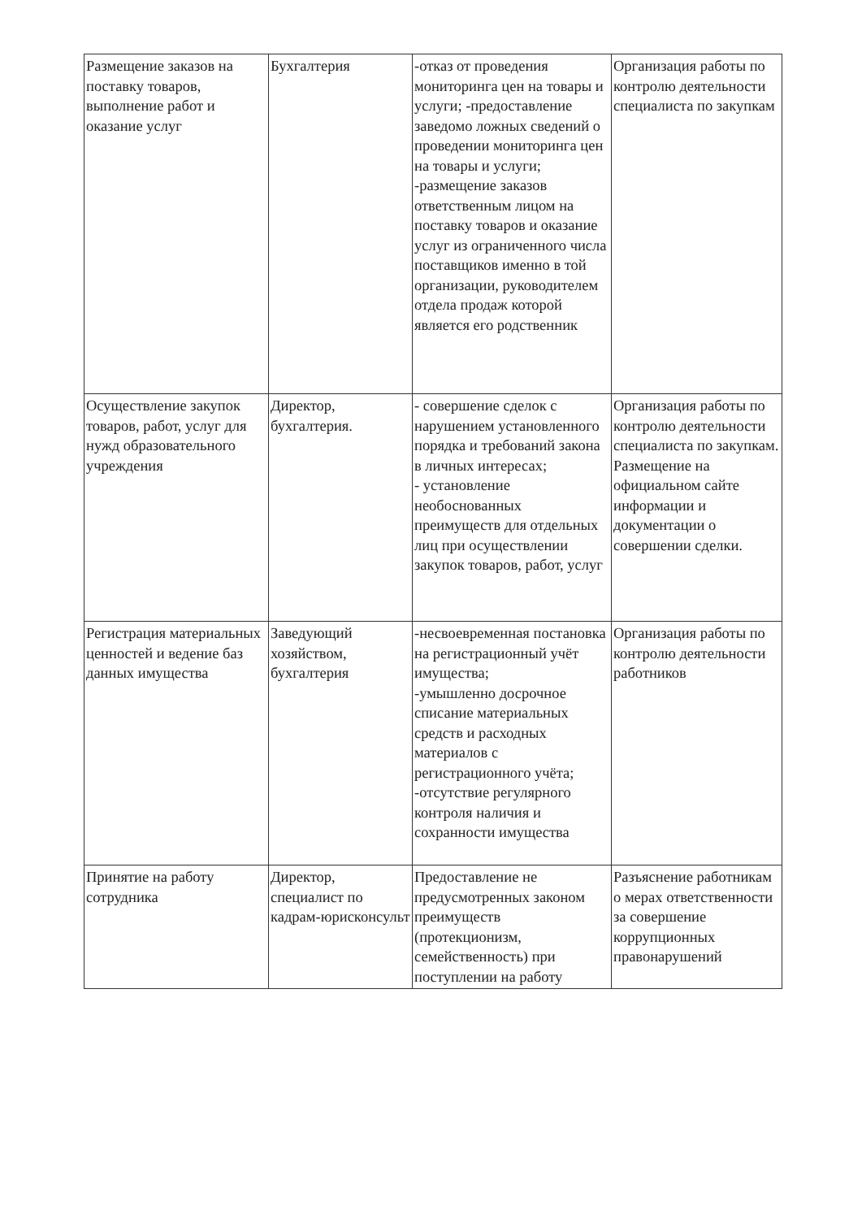| Размещение заказов на поставку товаров, выполнение работ и оказание услуг | Бухгалтерия | -отказ от проведения мониторинга цен на товары и услуги; -предоставление заведомо ложных сведений о проведении мониторинга цен на товары и услуги; -размещение заказов ответственным лицом на поставку товаров и оказание услуг из ограниченного числа поставщиков именно в той организации, руководителем отдела продаж которой является его родственник | Организация работы по контролю деятельности специалиста по закупкам |
| Осуществление закупок товаров, работ, услуг для нужд образовательного учреждения | Директор, бухгалтерия. | - совершение сделок с нарушением установленного порядка и требований закона в личных интересах; - установление необоснованных преимуществ для отдельных лиц при осуществлении закупок товаров, работ, услуг | Организация работы по контролю деятельности специалиста по закупкам. Размещение на официальном сайте информации и документации о совершении сделки. |
| Регистрация материальных ценностей и ведение баз данных имущества | Заведующий хозяйством, бухгалтерия | -несвоевременная постановка на регистрационный учёт имущества; -умышленно досрочное списание материальных средств и расходных материалов с регистрационного учёта; -отсутствие регулярного контроля наличия и сохранности имущества | Организация работы по контролю деятельности работников |
| Принятие на работу сотрудника | Директор, специалист по кадрам-юрисконсульт | Предоставление не предусмотренных законом преимуществ (протекционизм, семейственность) при поступлении на работу | Разъяснение работникам о мерах ответственности за совершение коррупционных правонарушений |